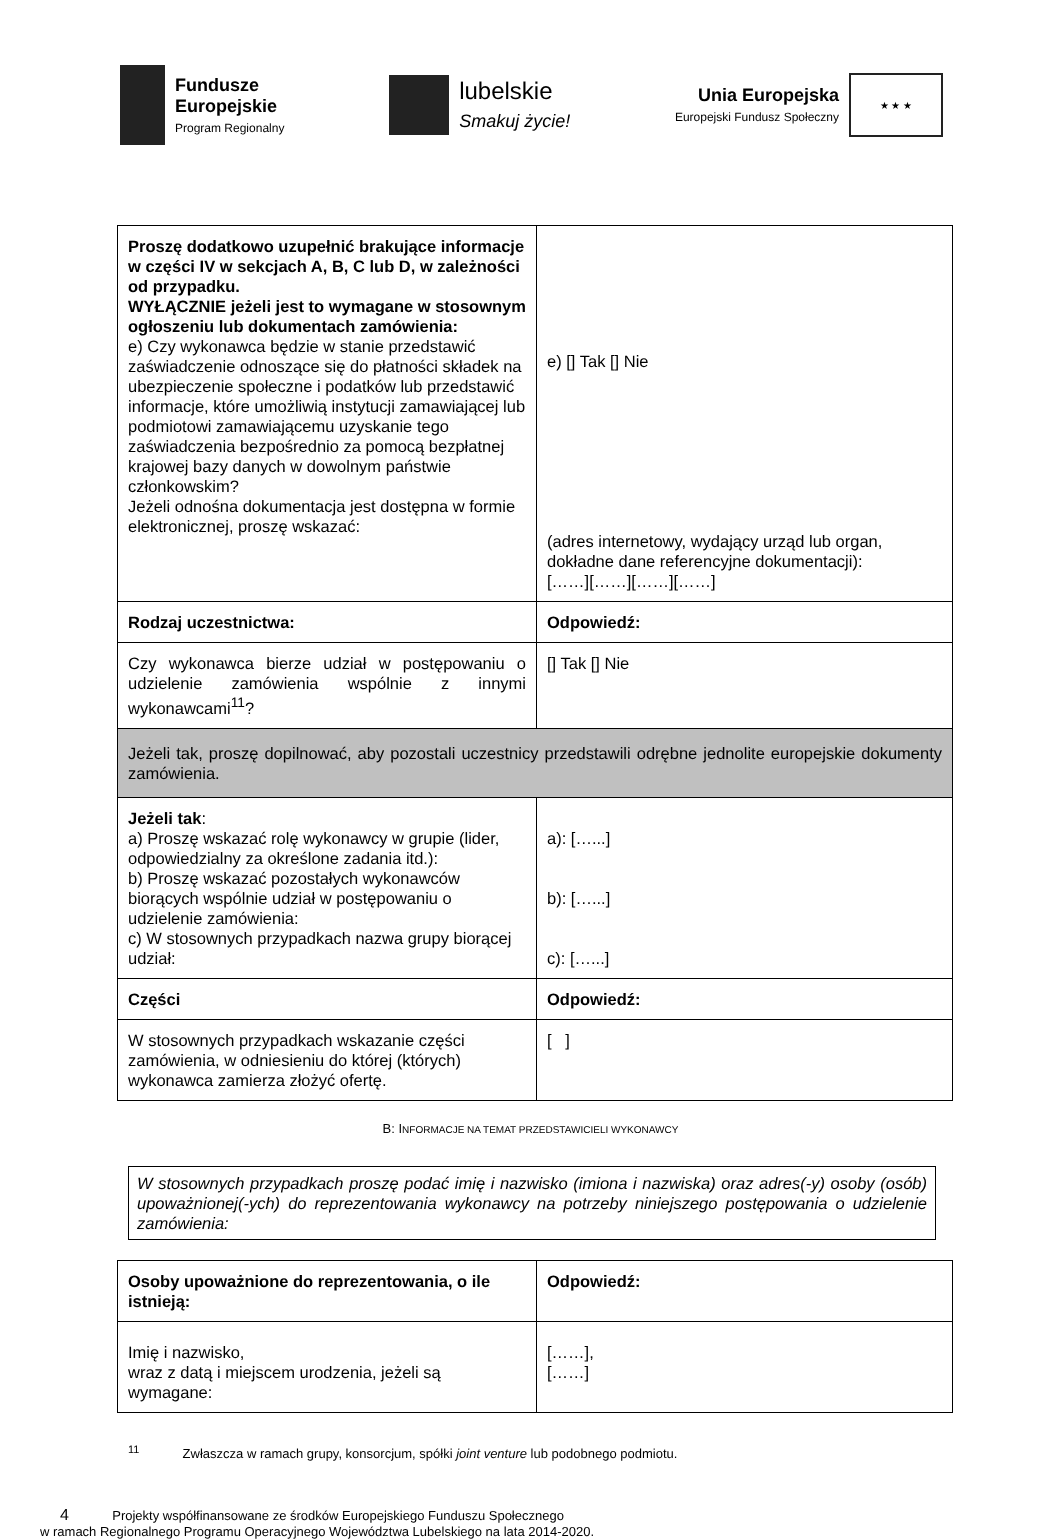Fundusze
Europejskie
Program Regionalny
lubelskie
Smakuj życie!
Unia Europejska
Europejski Fundusz Społeczny
★ ★ ★
| Proszę dodatkowo uzupełnić brakujące informacje w części IV w sekcjach A, B, C lub D, w zależności od przypadku. WYŁĄCZNIE jeżeli jest to wymagane w stosownym ogłoszeniu lub dokumentach zamówienia: e) Czy wykonawca będzie w stanie przedstawić zaświadczenie odnoszące się do płatności składek na ubezpieczenie społeczne i podatków lub przedstawić informacje, które umożliwią instytucji zamawiającej lub podmiotowi zamawiającemu uzyskanie tego zaświadczenia bezpośrednio za pomocą bezpłatnej krajowej bazy danych w dowolnym państwie członkowskim? Jeżeli odnośna dokumentacja jest dostępna w formie elektronicznej, proszę wskazać: | e) [] Tak [] Nie (adres internetowy, wydający urząd lub organ, dokładne dane referencyjne dokumentacji): [……][……][……][……] |
| Rodzaj uczestnictwa: | Odpowiedź: |
| Czy wykonawca bierze udział w postępowaniu o udzielenie zamówienia wspólnie z innymi wykonawcami<sup>11</sup>? | [] Tak [] Nie |
| Jeżeli tak, proszę dopilnować, aby pozostali uczestnicy przedstawili odrębne jednolite europejskie dokumenty zamówienia. | |
| Jeżeli tak : a) Proszę wskazać rolę wykonawcy w grupie (lider, odpowiedzialny za określone zadania itd.): b) Proszę wskazać pozostałych wykonawców biorących wspólnie udział w postępowaniu o udzielenie zamówienia: c) W stosownych przypadkach nazwa grupy biorącej udział: | a): […...] b): […...] c): […...] |
| Części | Odpowiedź: |
| W stosownych przypadkach wskazanie części zamówienia, w odniesieniu do której (których) wykonawca zamierza złożyć ofertę. | [ ] |
B: INFORMACJE NA TEMAT PRZEDSTAWICIELI WYKONAWCY
W stosownych przypadkach proszę podać imię i nazwisko (imiona i nazwiska) oraz adres(-y) osoby (osób) upoważnionej(-ych) do reprezentowania wykonawcy na potrzeby niniejszego postępowania o udzielenie zamówienia:
| Osoby upoważnione do reprezentowania, o ile istnieją: | Odpowiedź: |
| Imię i nazwisko, wraz z datą i miejscem urodzenia, jeżeli są wymagane: | [……], [……] |
<sup>11</sup> Zwłaszcza w ramach grupy, konsorcjum, spółki joint venture lub podobnego podmiotu.
4 Projekty współfinansowane ze środków Europejskiego Funduszu Społecznego
w ramach Regionalnego Programu Operacyjnego Województwa Lubelskiego na lata 2014-2020.